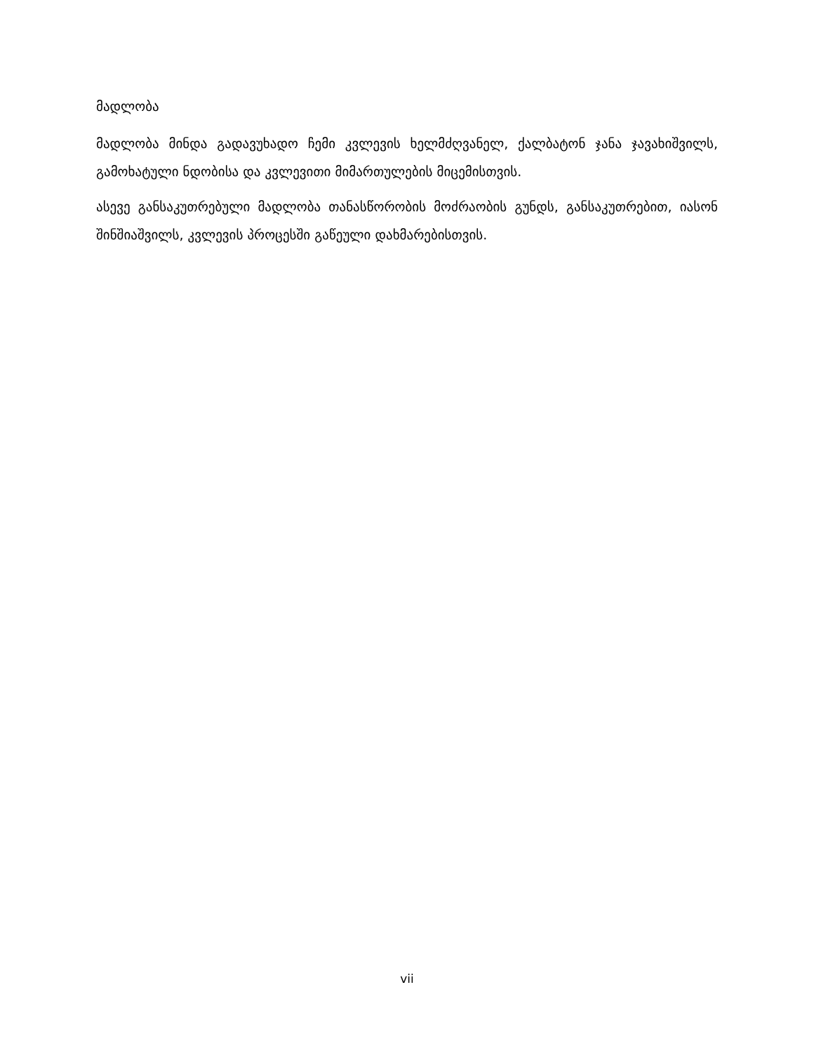მადლობა
მადლობა მინდა გადავუხადო ჩემი კვლევის ხელმძღვანელ, ქალბატონ ჯანა ჯავახიშვილს, გამოხატული ნდობისა და კვლევითი მიმართულების მიცემისთვის.
ასევე განსაკუთრებული მადლობა თანასწორობის მოძრაობის გუნდს, განსაკუთრებით, იასონ შინშიაშვილს, კვლევის პროცესში გაწეული დახმარებისთვის.
vii